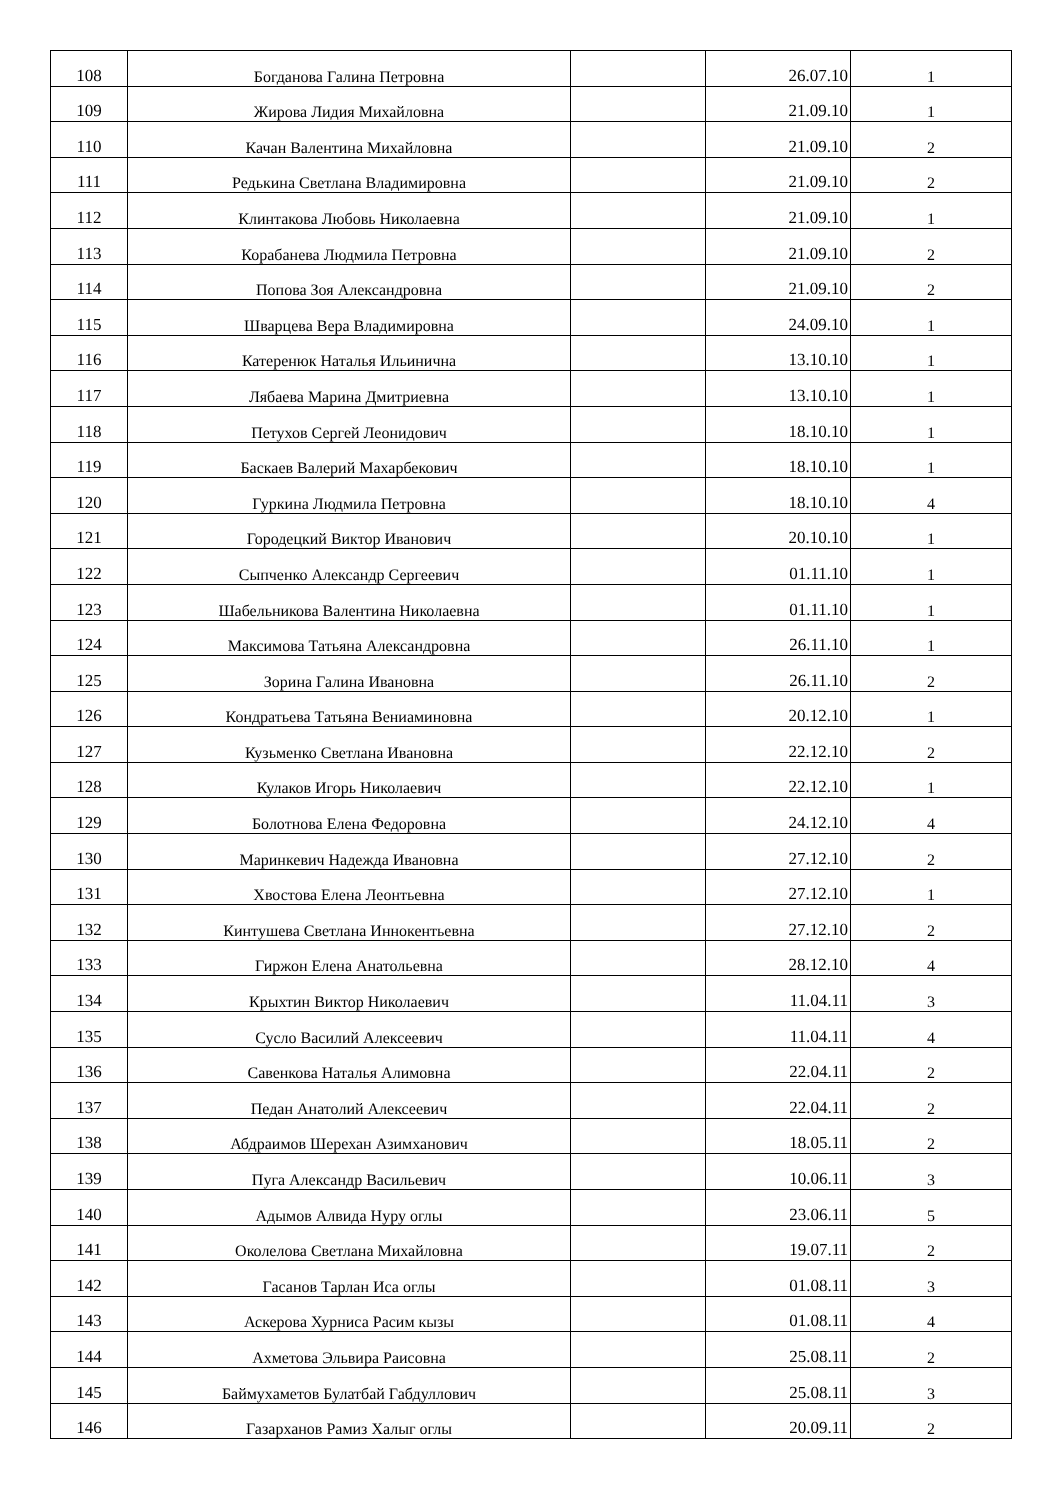| 108 | Богданова Галина Петровна | | 26.07.10 | 1 |
| 109 | Жирова Лидия Михайловна | | 21.09.10 | 1 |
| 110 | Качан Валентина Михайловна | | 21.09.10 | 2 |
| 111 | Редькина Светлана Владимировна | | 21.09.10 | 2 |
| 112 | Клинтакова Любовь Николаевна | | 21.09.10 | 1 |
| 113 | Корабанева Людмила Петровна | | 21.09.10 | 2 |
| 114 | Попова Зоя Александровна | | 21.09.10 | 2 |
| 115 | Шварцева Вера Владимировна | | 24.09.10 | 1 |
| 116 | Катеренюк Наталья Ильинична | | 13.10.10 | 1 |
| 117 | Лябаева Марина Дмитриевна | | 13.10.10 | 1 |
| 118 | Петухов Сергей Леонидович | | 18.10.10 | 1 |
| 119 | Баскаев Валерий Махарбекович | | 18.10.10 | 1 |
| 120 | Гуркина Людмила Петровна | | 18.10.10 | 4 |
| 121 | Городецкий Виктор Иванович | | 20.10.10 | 1 |
| 122 | Сыпченко Александр Сергеевич | | 01.11.10 | 1 |
| 123 | Шабельникова Валентина Николаевна | | 01.11.10 | 1 |
| 124 | Максимова Татьяна Александровна | | 26.11.10 | 1 |
| 125 | Зорина Галина Ивановна | | 26.11.10 | 2 |
| 126 | Кондратьева Татьяна Вениаминовна | | 20.12.10 | 1 |
| 127 | Кузьменко Светлана Ивановна | | 22.12.10 | 2 |
| 128 | Кулаков Игорь Николаевич | | 22.12.10 | 1 |
| 129 | Болотнова Елена Федоровна | | 24.12.10 | 4 |
| 130 | Маринкевич Надежда Ивановна | | 27.12.10 | 2 |
| 131 | Хвостова Елена Леонтьевна | | 27.12.10 | 1 |
| 132 | Кинтушева Светлана Иннокентьевна | | 27.12.10 | 2 |
| 133 | Гиржон Елена Анатольевна | | 28.12.10 | 4 |
| 134 | Крыхтин Виктор Николаевич | | 11.04.11 | 3 |
| 135 | Сусло Василий Алексеевич | | 11.04.11 | 4 |
| 136 | Савенкова Наталья Алимовна | | 22.04.11 | 2 |
| 137 | Педан Анатолий Алексеевич | | 22.04.11 | 2 |
| 138 | Абдраимов Шерехан Азимханович | | 18.05.11 | 2 |
| 139 | Пуга Александр Васильевич | | 10.06.11 | 3 |
| 140 | Адымов Алвида Нуру оглы | | 23.06.11 | 5 |
| 141 | Околелова Светлана Михайловна | | 19.07.11 | 2 |
| 142 | Гасанов Тарлан Иса оглы | | 01.08.11 | 3 |
| 143 | Аскерова Хурниса Расим кызы | | 01.08.11 | 4 |
| 144 | Ахметова Эльвира Раисовна | | 25.08.11 | 2 |
| 145 | Баймухаметов Булатбай Габдуллович | | 25.08.11 | 3 |
| 146 | Газарханов Рамиз Халыг оглы | | 20.09.11 | 2 |